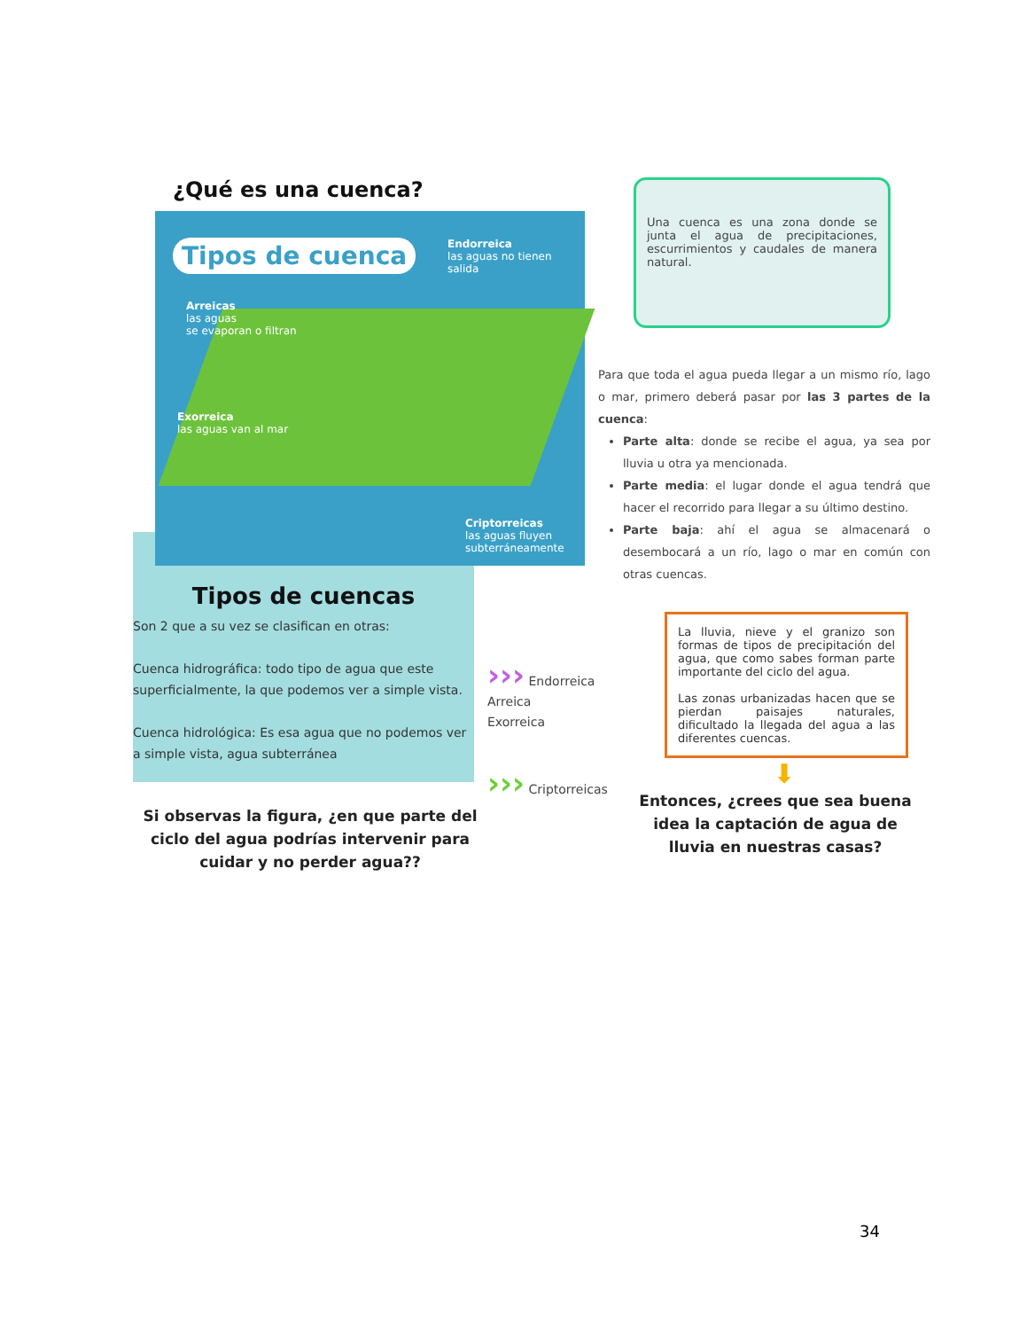¿Qué es una cuenca?
Tipos de cuenca
Endorreica
las aguas no tienen salida
Arreicas
las aguas
se evaporan o filtran
Exorreica
las aguas van al mar
Criptorreicas
las aguas fluyen
subterráneamente
Una cuenca es una zona donde se junta el agua de precipitaciones, escurrimientos y caudales de manera natural.
Para que toda el agua pueda llegar a un mismo río, lago o mar, primero deberá pasar por las 3 partes de la cuenca:
Parte alta: donde se recibe el agua, ya sea por lluvia u otra ya mencionada.
Parte media: el lugar donde el agua tendrá que hacer el recorrido para llegar a su último destino.
Parte baja: ahí el agua se almacenará o desembocará a un río, lago o mar en común con otras cuencas.
Tipos de cuencas
Son 2 que a su vez se clasifican en otras:
Cuenca hidrográfica: todo tipo de agua que este superficialmente, la que podemos ver a simple vista.
Cuenca hidrológica: Es esa agua que no podemos ver a simple vista, agua subterránea
Si observas la figura, ¿en que parte del ciclo del agua podrías intervenir para cuidar y no perder agua??
››› Endorreica
Arreica
Exorreica
››› Criptorreicas
La lluvia, nieve y el granizo son formas de tipos de precipitación del agua, que como sabes forman parte importante del ciclo del agua.
Las zonas urbanizadas hacen que se pierdan paisajes naturales, dificultado la llegada del agua a las diferentes cuencas.
⬇
Entonces, ¿crees que sea buena idea la captación de agua de lluvia en nuestras casas?
34